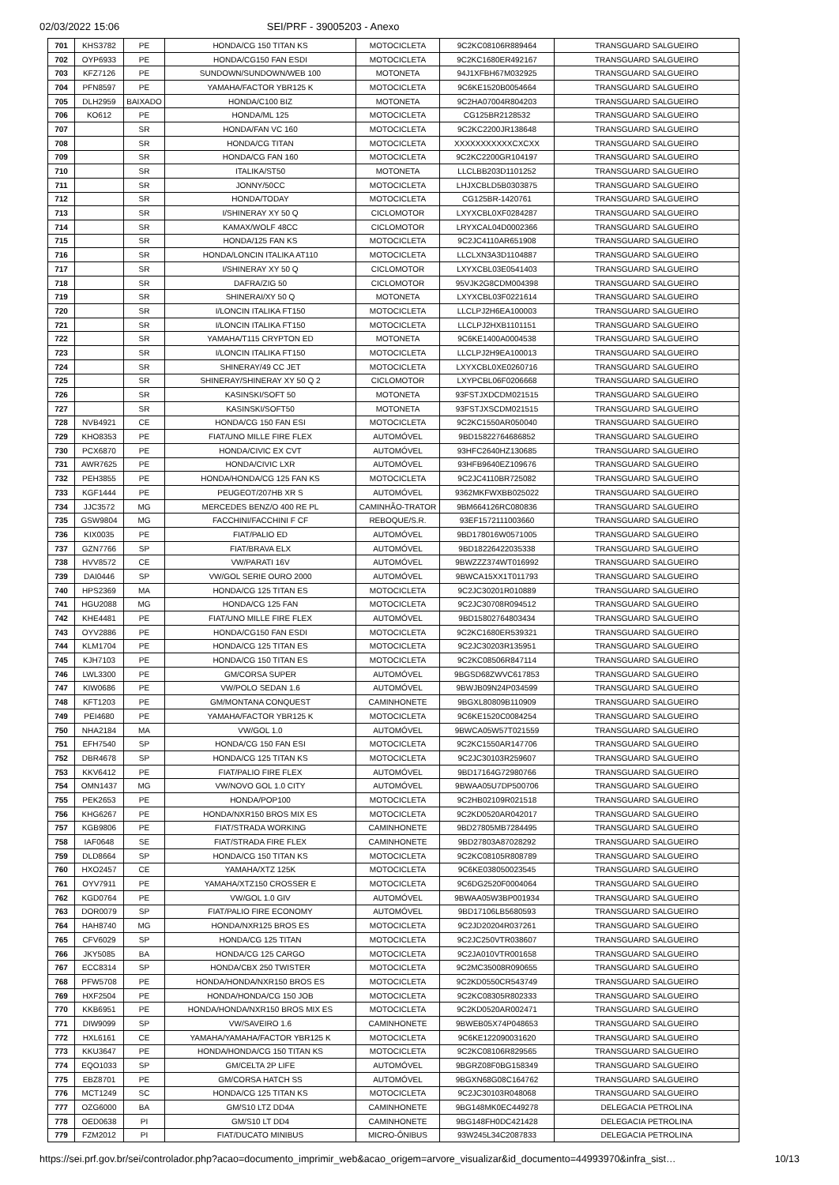02/03/2022 15:06 SEI/PRF - 39005203 - Anexo
| 701 | KHS3782 | PE | HONDA/CG 150 TITAN KS | MOTOCICLETA | 9C2KC08106R889464 | TRANSGUARD SALGUEIRO |
| 702 | OYP6933 | PE | HONDA/CG150 FAN ESDI | MOTOCICLETA | 9C2KC1680ER492167 | TRANSGUARD SALGUEIRO |
| 703 | KFZ7126 | PE | SUNDOWN/SUNDOWN/WEB 100 | MOTONETA | 94J1XFBH67M032925 | TRANSGUARD SALGUEIRO |
| 704 | PFN8597 | PE | YAMAHA/FACTOR YBR125 K | MOTOCICLETA | 9C6KE1520B0054664 | TRANSGUARD SALGUEIRO |
| 705 | DLH2959 | BAIXADO | HONDA/C100 BIZ | MOTONETA | 9C2HA07004R804203 | TRANSGUARD SALGUEIRO |
| 706 | KO612 | PE | HONDA/ML 125 | MOTOCICLETA | CG125BR2128532 | TRANSGUARD SALGUEIRO |
| 707 | | SR | HONDA/FAN VC 160 | MOTOCICLETA | 9C2KC2200JR138648 | TRANSGUARD SALGUEIRO |
| 708 | | SR | HONDA/CG TITAN | MOTOCICLETA | XXXXXXXXXXXCXCXX | TRANSGUARD SALGUEIRO |
| 709 | | SR | HONDA/CG FAN 160 | MOTOCICLETA | 9C2KC2200GR104197 | TRANSGUARD SALGUEIRO |
| 710 | | SR | ITALIKA/ST50 | MOTONETA | LLCLBB203D1101252 | TRANSGUARD SALGUEIRO |
| 711 | | SR | JONNY/50CC | MOTOCICLETA | LHJXCBLD5B0303875 | TRANSGUARD SALGUEIRO |
| 712 | | SR | HONDA/TODAY | MOTOCICLETA | CG125BR-1420761 | TRANSGUARD SALGUEIRO |
| 713 | | SR | I/SHINERAY XY 50 Q | CICLOMOTOR | LXYXCBL0XF0284287 | TRANSGUARD SALGUEIRO |
| 714 | | SR | KAMAX/WOLF 48CC | CICLOMOTOR | LRYXCAL04D0002366 | TRANSGUARD SALGUEIRO |
| 715 | | SR | HONDA/125 FAN KS | MOTOCICLETA | 9C2JC4110AR651908 | TRANSGUARD SALGUEIRO |
| 716 | | SR | HONDA/LONCIN ITALIKA AT110 | MOTOCICLETA | LLCLXN3A3D1104887 | TRANSGUARD SALGUEIRO |
| 717 | | SR | I/SHINERAY XY 50 Q | CICLOMOTOR | LXYXCBL03E0541403 | TRANSGUARD SALGUEIRO |
| 718 | | SR | DAFRA/ZIG 50 | CICLOMOTOR | 95VJK2G8CDM004398 | TRANSGUARD SALGUEIRO |
| 719 | | SR | SHINERAI/XY 50 Q | MOTONETA | LXYXCBL03F0221614 | TRANSGUARD SALGUEIRO |
| 720 | | SR | I/LONCIN ITALIKA FT150 | MOTOCICLETA | LLCLPJ2H6EA100003 | TRANSGUARD SALGUEIRO |
| 721 | | SR | I/LONCIN ITALIKA FT150 | MOTOCICLETA | LLCLPJ2HXB1101151 | TRANSGUARD SALGUEIRO |
| 722 | | SR | YAMAHA/T115 CRYPTON ED | MOTONETA | 9C6KE1400A0004538 | TRANSGUARD SALGUEIRO |
| 723 | | SR | I/LONCIN ITALIKA FT150 | MOTOCICLETA | LLCLPJ2H9EA100013 | TRANSGUARD SALGUEIRO |
| 724 | | SR | SHINERAY/49 CC JET | MOTOCICLETA | LXYXCBL0XE0260716 | TRANSGUARD SALGUEIRO |
| 725 | | SR | SHINERAY/SHINERAY XY 50 Q 2 | CICLOMOTOR | LXYPCBL06F0206668 | TRANSGUARD SALGUEIRO |
| 726 | | SR | KASINSKI/SOFT 50 | MOTONETA | 93FSTJXDCDM021515 | TRANSGUARD SALGUEIRO |
| 727 | | SR | KASINSKI/SOFT50 | MOTONETA | 93FSTJXSCDM021515 | TRANSGUARD SALGUEIRO |
| 728 | NVB4921 | CE | HONDA/CG 150 FAN ESI | MOTOCICLETA | 9C2KC1550AR050040 | TRANSGUARD SALGUEIRO |
| 729 | KHO8353 | PE | FIAT/UNO MILLE FIRE FLEX | AUTOMÓVEL | 9BD15822764686852 | TRANSGUARD SALGUEIRO |
| 730 | PCX6870 | PE | HONDA/CIVIC EX CVT | AUTOMÓVEL | 93HFC2640HZ130685 | TRANSGUARD SALGUEIRO |
| 731 | AWR7625 | PE | HONDA/CIVIC LXR | AUTOMÓVEL | 93HFB9640EZ109676 | TRANSGUARD SALGUEIRO |
| 732 | PEH3855 | PE | HONDA/HONDA/CG 125 FAN KS | MOTOCICLETA | 9C2JC4110BR725082 | TRANSGUARD SALGUEIRO |
| 733 | KGF1444 | PE | PEUGEOT/207HB XR S | AUTOMÓVEL | 9362MKFWXBB025022 | TRANSGUARD SALGUEIRO |
| 734 | JJC3572 | MG | MERCEDES BENZ/O 400 RE PL | CAMINHÃO-TRATOR | 9BM664126RC080836 | TRANSGUARD SALGUEIRO |
| 735 | GSW9804 | MG | FACCHINI/FACCHINI F CF | REBOQUE/S.R. | 93EF1572111003660 | TRANSGUARD SALGUEIRO |
| 736 | KIX0035 | PE | FIAT/PALIO ED | AUTOMÓVEL | 9BD178016W0571005 | TRANSGUARD SALGUEIRO |
| 737 | GZN7766 | SP | FIAT/BRAVA ELX | AUTOMÓVEL | 9BD18226422035338 | TRANSGUARD SALGUEIRO |
| 738 | HVV8572 | CE | VW/PARATI 16V | AUTOMÓVEL | 9BWZZZ374WT016992 | TRANSGUARD SALGUEIRO |
| 739 | DAI0446 | SP | VW/GOL SERIE OURO 2000 | AUTOMÓVEL | 9BWCA15XX1T011793 | TRANSGUARD SALGUEIRO |
| 740 | HPS2369 | MA | HONDA/CG 125 TITAN ES | MOTOCICLETA | 9C2JC30201R010889 | TRANSGUARD SALGUEIRO |
| 741 | HGU2088 | MG | HONDA/CG 125 FAN | MOTOCICLETA | 9C2JC30708R094512 | TRANSGUARD SALGUEIRO |
| 742 | KHE4481 | PE | FIAT/UNO MILLE FIRE FLEX | AUTOMÓVEL | 9BD15802764803434 | TRANSGUARD SALGUEIRO |
| 743 | OYV2886 | PE | HONDA/CG150 FAN ESDI | MOTOCICLETA | 9C2KC1680ER539321 | TRANSGUARD SALGUEIRO |
| 744 | KLM1704 | PE | HONDA/CG 125 TITAN ES | MOTOCICLETA | 9C2JC30203R135951 | TRANSGUARD SALGUEIRO |
| 745 | KJH7103 | PE | HONDA/CG 150 TITAN ES | MOTOCICLETA | 9C2KC08506R847114 | TRANSGUARD SALGUEIRO |
| 746 | LWL3300 | PE | GM/CORSA SUPER | AUTOMÓVEL | 9BGSD68ZWVC617853 | TRANSGUARD SALGUEIRO |
| 747 | KIW0686 | PE | VW/POLO SEDAN 1.6 | AUTOMÓVEL | 9BWJB09N24P034599 | TRANSGUARD SALGUEIRO |
| 748 | KFT1203 | PE | GM/MONTANA CONQUEST | CAMINHONETE | 9BGXL80809B110909 | TRANSGUARD SALGUEIRO |
| 749 | PEI4680 | PE | YAMAHA/FACTOR YBR125 K | MOTOCICLETA | 9C6KE1520C0084254 | TRANSGUARD SALGUEIRO |
| 750 | NHA2184 | MA | VW/GOL 1.0 | AUTOMÓVEL | 9BWCA05W57T021559 | TRANSGUARD SALGUEIRO |
| 751 | EFH7540 | SP | HONDA/CG 150 FAN ESI | MOTOCICLETA | 9C2KC1550AR147706 | TRANSGUARD SALGUEIRO |
| 752 | DBR4678 | SP | HONDA/CG 125 TITAN KS | MOTOCICLETA | 9C2JC30103R259607 | TRANSGUARD SALGUEIRO |
| 753 | KKV6412 | PE | FIAT/PALIO FIRE FLEX | AUTOMÓVEL | 9BD17164G72980766 | TRANSGUARD SALGUEIRO |
| 754 | OMN1437 | MG | VW/NOVO GOL 1.0 CITY | AUTOMÓVEL | 9BWAA05U7DP500706 | TRANSGUARD SALGUEIRO |
| 755 | PEK2653 | PE | HONDA/POP100 | MOTOCICLETA | 9C2HB02109R021518 | TRANSGUARD SALGUEIRO |
| 756 | KHG6267 | PE | HONDA/NXR150 BROS MIX ES | MOTOCICLETA | 9C2KD0520AR042017 | TRANSGUARD SALGUEIRO |
| 757 | KGB9806 | PE | FIAT/STRADA WORKING | CAMINHONETE | 9BD27805MB7284495 | TRANSGUARD SALGUEIRO |
| 758 | IAF0648 | SE | FIAT/STRADA FIRE FLEX | CAMINHONETE | 9BD27803A87028292 | TRANSGUARD SALGUEIRO |
| 759 | DLD8664 | SP | HONDA/CG 150 TITAN KS | MOTOCICLETA | 9C2KC08105R808789 | TRANSGUARD SALGUEIRO |
| 760 | HXO2457 | CE | YAMAHA/XTZ 125K | MOTOCICLETA | 9C6KE038050023545 | TRANSGUARD SALGUEIRO |
| 761 | OYV7911 | PE | YAMAHA/XTZ150 CROSSER E | MOTOCICLETA | 9C6DG2520F0004064 | TRANSGUARD SALGUEIRO |
| 762 | KGD0764 | PE | VW/GOL 1.0 GIV | AUTOMÓVEL | 9BWAA05W3BP001934 | TRANSGUARD SALGUEIRO |
| 763 | DOR0079 | SP | FIAT/PALIO FIRE ECONOMY | AUTOMÓVEL | 9BD17106LB5680593 | TRANSGUARD SALGUEIRO |
| 764 | HAH8740 | MG | HONDA/NXR125 BROS ES | MOTOCICLETA | 9C2JD20204R037261 | TRANSGUARD SALGUEIRO |
| 765 | CFV6029 | SP | HONDA/CG 125 TITAN | MOTOCICLETA | 9C2JC250VTR038607 | TRANSGUARD SALGUEIRO |
| 766 | JKY5085 | BA | HONDA/CG 125 CARGO | MOTOCICLETA | 9C2JA010VTR001658 | TRANSGUARD SALGUEIRO |
| 767 | ECC8314 | SP | HONDA/CBX 250 TWISTER | MOTOCICLETA | 9C2MC35008R090655 | TRANSGUARD SALGUEIRO |
| 768 | PFW5708 | PE | HONDA/HONDA/NXR150 BROS ES | MOTOCICLETA | 9C2KD0550CR543749 | TRANSGUARD SALGUEIRO |
| 769 | HXF2504 | PE | HONDA/HONDA/CG 150 JOB | MOTOCICLETA | 9C2KC08305R802333 | TRANSGUARD SALGUEIRO |
| 770 | KKB6951 | PE | HONDA/HONDA/NXR150 BROS MIX ES | MOTOCICLETA | 9C2KD0520AR002471 | TRANSGUARD SALGUEIRO |
| 771 | DIW9099 | SP | VW/SAVEIRO 1.6 | CAMINHONETE | 9BWEB05X74P048653 | TRANSGUARD SALGUEIRO |
| 772 | HXL6161 | CE | YAMAHA/YAMAHA/FACTOR YBR125 K | MOTOCICLETA | 9C6KE122090031620 | TRANSGUARD SALGUEIRO |
| 773 | KKU3647 | PE | HONDA/HONDA/CG 150 TITAN KS | MOTOCICLETA | 9C2KC08106R829565 | TRANSGUARD SALGUEIRO |
| 774 | EQO1033 | SP | GM/CELTA 2P LIFE | AUTOMÓVEL | 9BGRZ08F0BG158349 | TRANSGUARD SALGUEIRO |
| 775 | EBZ8701 | PE | GM/CORSA HATCH SS | AUTOMÓVEL | 9BGXN68G08C164762 | TRANSGUARD SALGUEIRO |
| 776 | MCT1249 | SC | HONDA/CG 125 TITAN KS | MOTOCICLETA | 9C2JC30103R048068 | TRANSGUARD SALGUEIRO |
| 777 | OZG6000 | BA | GM/S10 LTZ DD4A | CAMINHONETE | 9BG148MK0EC449278 | DELEGACIA PETROLINA |
| 778 | OED0638 | PI | GM/S10 LT DD4 | CAMINHONETE | 9BG148FH0DC421428 | DELEGACIA PETROLINA |
| 779 | FZM2012 | PI | FIAT/DUCATO MINIBUS | MICRO-ÔNIBUS | 93W245L34C2087833 | DELEGACIA PETROLINA |
https://sei.prf.gov.br/sei/controlador.php?acao=documento_imprimir_web&acao_origem=arvore_visualizar&id_documento=44993970&infra_sist… 10/13